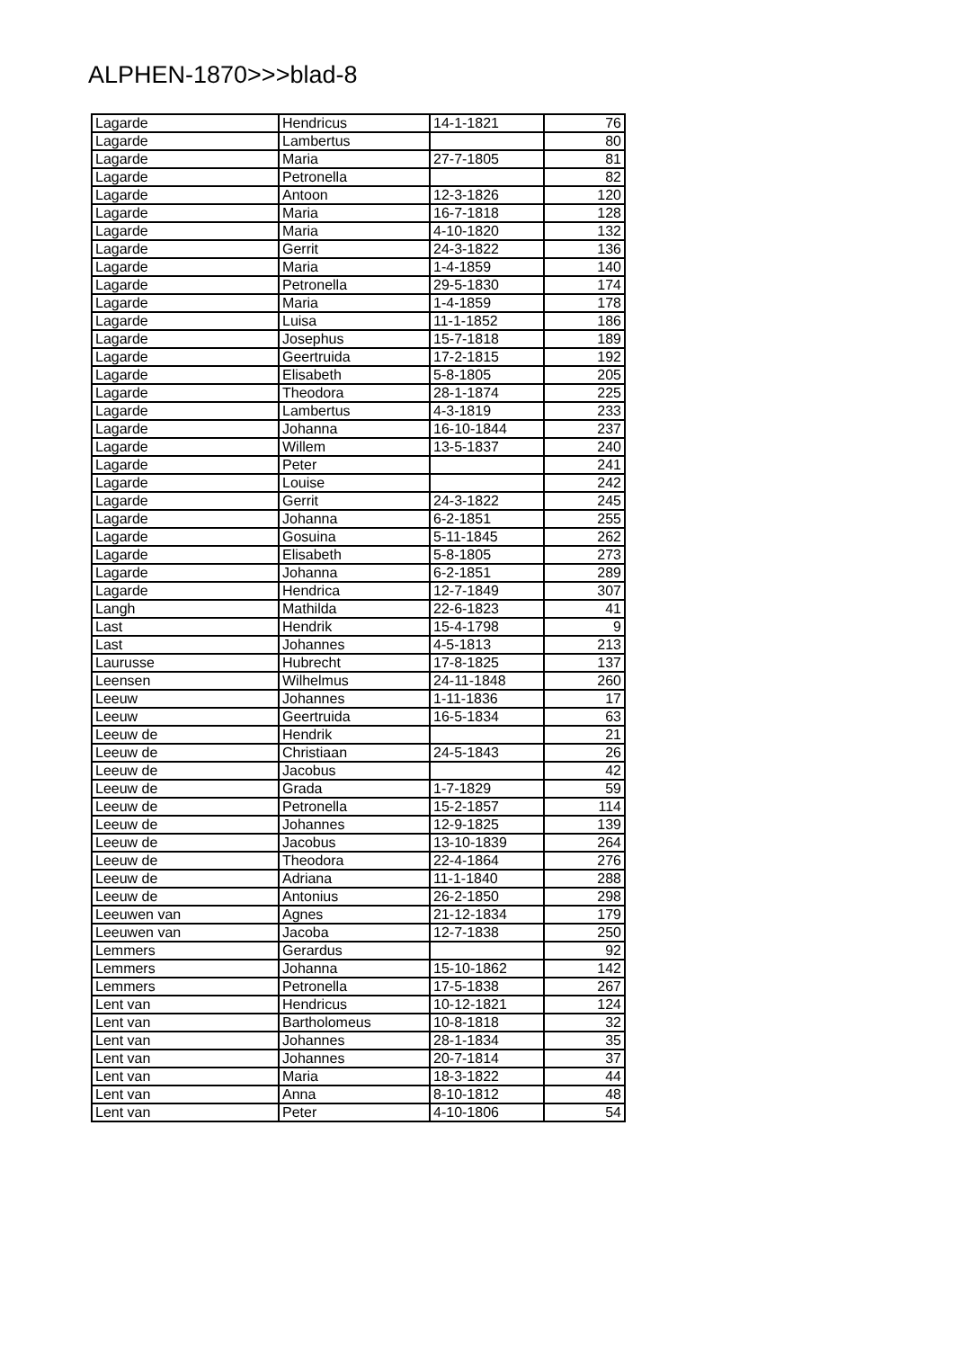ALPHEN-1870>>>blad-8
| Lagarde | Hendricus | 14-1-1821 | 76 |
| Lagarde | Lambertus | | 80 |
| Lagarde | Maria | 27-7-1805 | 81 |
| Lagarde | Petronella | | 82 |
| Lagarde | Antoon | 12-3-1826 | 120 |
| Lagarde | Maria | 16-7-1818 | 128 |
| Lagarde | Maria | 4-10-1820 | 132 |
| Lagarde | Gerrit | 24-3-1822 | 136 |
| Lagarde | Maria | 1-4-1859 | 140 |
| Lagarde | Petronella | 29-5-1830 | 174 |
| Lagarde | Maria | 1-4-1859 | 178 |
| Lagarde | Luisa | 11-1-1852 | 186 |
| Lagarde | Josephus | 15-7-1818 | 189 |
| Lagarde | Geertruida | 17-2-1815 | 192 |
| Lagarde | Elisabeth | 5-8-1805 | 205 |
| Lagarde | Theodora | 28-1-1874 | 225 |
| Lagarde | Lambertus | 4-3-1819 | 233 |
| Lagarde | Johanna | 16-10-1844 | 237 |
| Lagarde | Willem | 13-5-1837 | 240 |
| Lagarde | Peter | | 241 |
| Lagarde | Louise | | 242 |
| Lagarde | Gerrit | 24-3-1822 | 245 |
| Lagarde | Johanna | 6-2-1851 | 255 |
| Lagarde | Gosuina | 5-11-1845 | 262 |
| Lagarde | Elisabeth | 5-8-1805 | 273 |
| Lagarde | Johanna | 6-2-1851 | 289 |
| Lagarde | Hendrica | 12-7-1849 | 307 |
| Langh | Mathilda | 22-6-1823 | 41 |
| Last | Hendrik | 15-4-1798 | 9 |
| Last | Johannes | 4-5-1813 | 213 |
| Laurusse | Hubrecht | 17-8-1825 | 137 |
| Leensen | Wilhelmus | 24-11-1848 | 260 |
| Leeuw | Johannes | 1-11-1836 | 17 |
| Leeuw | Geertruida | 16-5-1834 | 63 |
| Leeuw de | Hendrik | | 21 |
| Leeuw de | Christiaan | 24-5-1843 | 26 |
| Leeuw de | Jacobus | | 42 |
| Leeuw de | Grada | 1-7-1829 | 59 |
| Leeuw de | Petronella | 15-2-1857 | 114 |
| Leeuw de | Johannes | 12-9-1825 | 139 |
| Leeuw de | Jacobus | 13-10-1839 | 264 |
| Leeuw de | Theodora | 22-4-1864 | 276 |
| Leeuw de | Adriana | 11-1-1840 | 288 |
| Leeuw de | Antonius | 26-2-1850 | 298 |
| Leeuwen van | Agnes | 21-12-1834 | 179 |
| Leeuwen van | Jacoba | 12-7-1838 | 250 |
| Lemmers | Gerardus | | 92 |
| Lemmers | Johanna | 15-10-1862 | 142 |
| Lemmers | Petronella | 17-5-1838 | 267 |
| Lent van | Hendricus | 10-12-1821 | 124 |
| Lent van | Bartholomeus | 10-8-1818 | 32 |
| Lent van | Johannes | 28-1-1834 | 35 |
| Lent van | Johannes | 20-7-1814 | 37 |
| Lent van | Maria | 18-3-1822 | 44 |
| Lent van | Anna | 8-10-1812 | 48 |
| Lent van | Peter | 4-10-1806 | 54 |